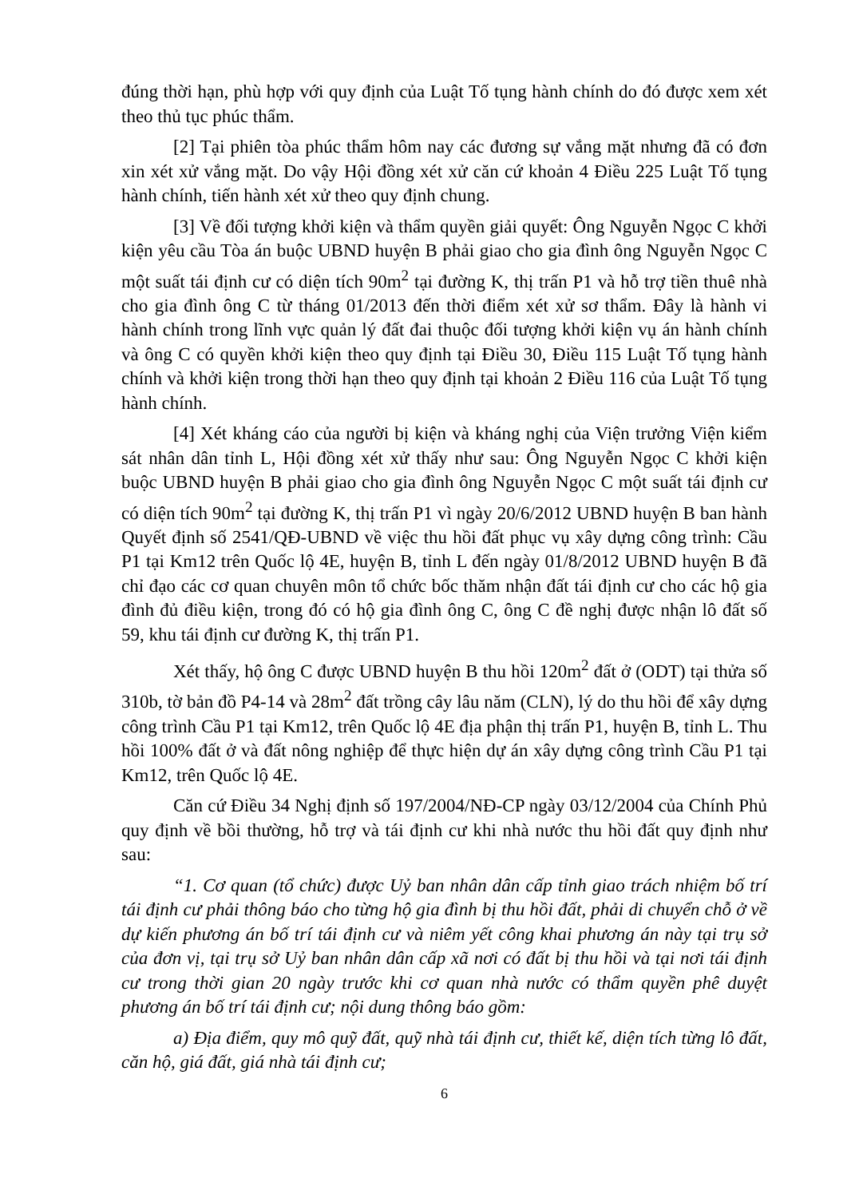đúng thời hạn, phù hợp với quy định của Luật Tố tụng hành chính do đó được xem xét theo thủ tục phúc thẩm.
[2] Tại phiên tòa phúc thẩm hôm nay các đương sự vắng mặt nhưng đã có đơn xin xét xử vắng mặt. Do vậy Hội đồng xét xử căn cứ khoản 4 Điều 225 Luật Tố tụng hành chính, tiến hành xét xử theo quy định chung.
[3] Về đối tượng khởi kiện và thẩm quyền giải quyết: Ông Nguyễn Ngọc C khởi kiện yêu cầu Tòa án buộc UBND huyện B phải giao cho gia đình ông Nguyễn Ngọc C một suất tái định cư có diện tích 90m<sup>2</sup> tại đường K, thị trấn P1 và hỗ trợ tiền thuê nhà cho gia đình ông C từ tháng 01/2013 đến thời điểm xét xử sơ thẩm. Đây là hành vi hành chính trong lĩnh vực quản lý đất đai thuộc đối tượng khởi kiện vụ án hành chính và ông C có quyền khởi kiện theo quy định tại Điều 30, Điều 115 Luật Tố tụng hành chính và khởi kiện trong thời hạn theo quy định tại khoản 2 Điều 116 của Luật Tố tụng hành chính.
[4] Xét kháng cáo của người bị kiện và kháng nghị của Viện trưởng Viện kiểm sát nhân dân tỉnh L, Hội đồng xét xử thấy như sau: Ông Nguyễn Ngọc C khởi kiện buộc UBND huyện B phải giao cho gia đình ông Nguyễn Ngọc C một suất tái định cư có diện tích 90m<sup>2</sup> tại đường K, thị trấn P1 vì ngày 20/6/2012 UBND huyện B ban hành Quyết định số 2541/QĐ-UBND về việc thu hồi đất phục vụ xây dựng công trình: Cầu P1 tại Km12 trên Quốc lộ 4E, huyện B, tỉnh L đến ngày 01/8/2012 UBND huyện B đã chỉ đạo các cơ quan chuyên môn tổ chức bốc thăm nhận đất tái định cư cho các hộ gia đình đủ điều kiện, trong đó có hộ gia đình ông C, ông C đề nghị được nhận lô đất số 59, khu tái định cư đường K, thị trấn P1.
Xét thấy, hộ ông C được UBND huyện B thu hồi 120m<sup>2</sup> đất ở (ODT) tại thửa số 310b, tờ bản đồ P4-14 và 28m<sup>2</sup> đất trồng cây lâu năm (CLN), lý do thu hồi để xây dựng công trình Cầu P1 tại Km12, trên Quốc lộ 4E địa phận thị trấn P1, huyện B, tỉnh L. Thu hồi 100% đất ở và đất nông nghiệp để thực hiện dự án xây dựng công trình Cầu P1 tại Km12, trên Quốc lộ 4E.
Căn cứ Điều 34 Nghị định số 197/2004/NĐ-CP ngày 03/12/2004 của Chính Phủ quy định về bồi thường, hỗ trợ và tái định cư khi nhà nước thu hồi đất quy định như sau:
“1. Cơ quan (tổ chức) được Uỷ ban nhân dân cấp tỉnh giao trách nhiệm bố trí tái định cư phải thông báo cho từng hộ gia đình bị thu hồi đất, phải di chuyển chỗ ở về dự kiến phương án bố trí tái định cư và niêm yết công khai phương án này tại trụ sở của đơn vị, tại trụ sở Uỷ ban nhân dân cấp xã nơi có đất bị thu hồi và tại nơi tái định cư trong thời gian 20 ngày trước khi cơ quan nhà nước có thẩm quyền phê duyệt phương án bố trí tái định cư; nội dung thông báo gồm:
a) Địa điểm, quy mô quỹ đất, quỹ nhà tái định cư, thiết kế, diện tích từng lô đất, căn hộ, giá đất, giá nhà tái định cư;
6